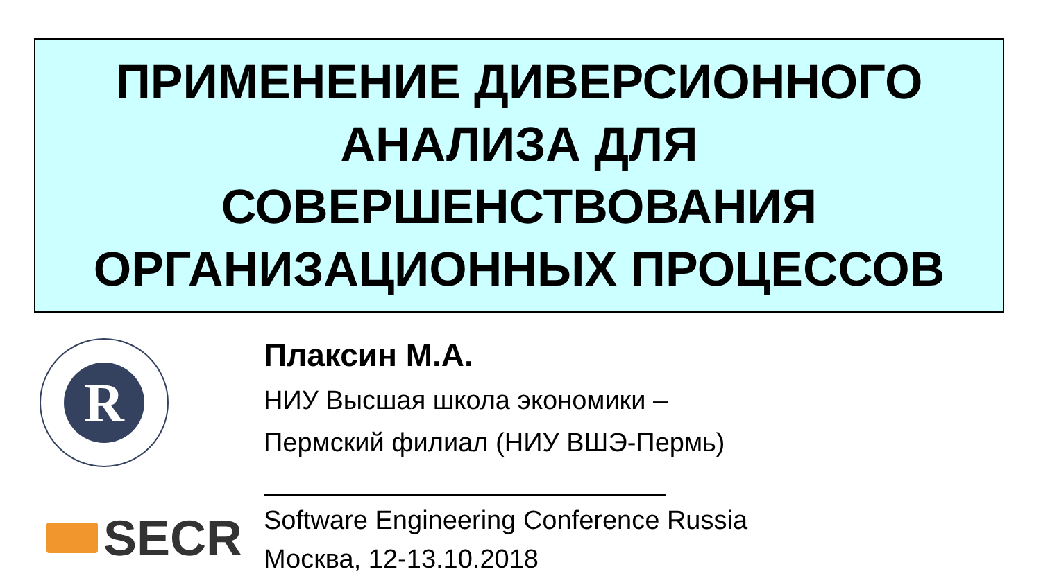ПРИМЕНЕНИЕ ДИВЕРСИОННОГО
АНАЛИЗА ДЛЯ
СОВЕРШЕНСТВОВАНИЯ
ОРГАНИЗАЦИОННЫХ ПРОЦЕССОВ
R
Плаксин М.А.
НИУ Высшая школа экономики –
Пермский филиал (НИУ ВШЭ-Пермь)
SECR
Software Engineering Conference Russia
Москва, 12-13.10.2018